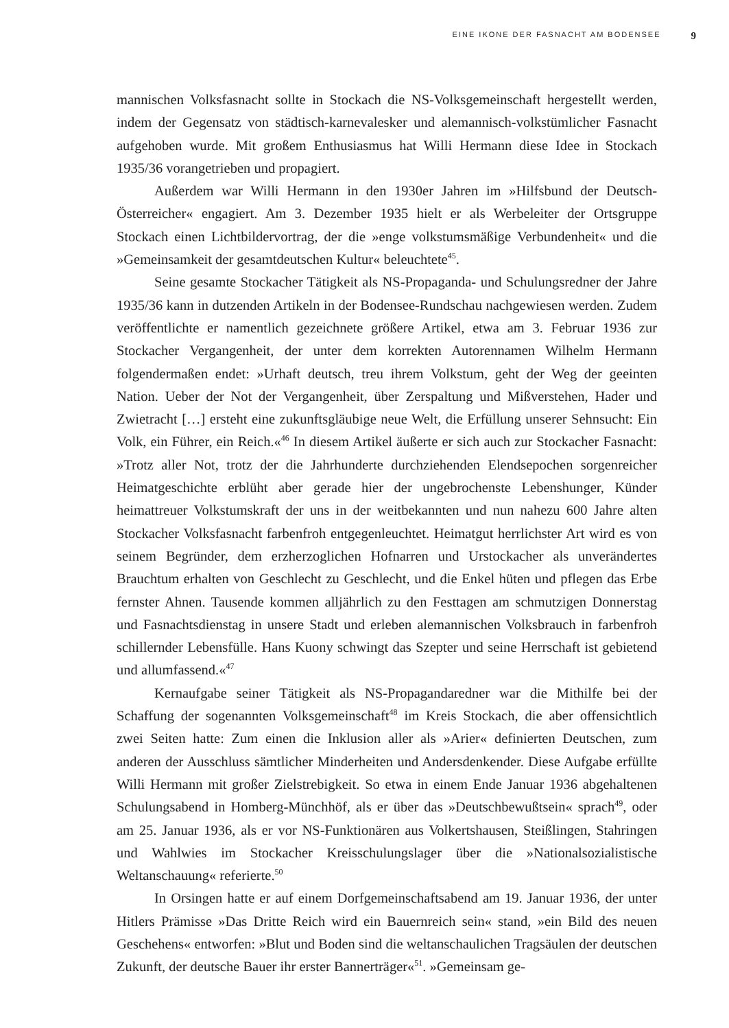EINE IKONE DER FASNACHT AM BODENSEE 9
mannischen Volksfasnacht sollte in Stockach die NS-Volksgemeinschaft hergestellt werden, indem der Gegensatz von städtisch-karnevalesker und alemannisch-volkstümlicher Fasnacht aufgehoben wurde. Mit großem Enthusiasmus hat Willi Hermann diese Idee in Stockach 1935/36 vorangetrieben und propagiert.
Außerdem war Willi Hermann in den 1930er Jahren im »Hilfsbund der Deutsch-Österreicher« engagiert. Am 3. Dezember 1935 hielt er als Werbeleiter der Ortsgruppe Stockach einen Lichtbildervortrag, der die »enge volkstumsmäßige Verbundenheit« und die »Gemeinsamkeit der gesamtdeutschen Kultur« beleuchtete<sup>45</sup>.
Seine gesamte Stockacher Tätigkeit als NS-Propaganda- und Schulungsredner der Jahre 1935/36 kann in dutzenden Artikeln in der Bodensee-Rundschau nachgewiesen werden. Zudem veröffentlichte er namentlich gezeichnete größere Artikel, etwa am 3. Februar 1936 zur Stockacher Vergangenheit, der unter dem korrekten Autorennamen Wilhelm Hermann folgendermaßen endet: »Urhaft deutsch, treu ihrem Volkstum, geht der Weg der geeinten Nation. Ueber der Not der Vergangenheit, über Zerspaltung und Mißverstehen, Hader und Zwietracht […] ersteht eine zukunftsgläubige neue Welt, die Erfüllung unserer Sehnsucht: Ein Volk, ein Führer, ein Reich.«<sup>46</sup> In diesem Artikel äußerte er sich auch zur Stockacher Fasnacht: »Trotz aller Not, trotz der die Jahrhunderte durchziehenden Elendsepochen sorgenreicher Heimatgeschichte erblüht aber gerade hier der ungebrochenste Lebenshunger, Künder heimattreuer Volkstumskraft der uns in der weitbekannten und nun nahezu 600 Jahre alten Stockacher Volksfasnacht farbenfroh entgegenleuchtet. Heimatgut herrlichster Art wird es von seinem Begründer, dem erzherzoglichen Hofnarren und Urstockacher als unverändertes Brauchtum erhalten von Geschlecht zu Geschlecht, und die Enkel hüten und pflegen das Erbe fernster Ahnen. Tausende kommen alljährlich zu den Festtagen am schmutzigen Donnerstag und Fasnachtsdienstag in unsere Stadt und erleben alemannischen Volksbrauch in farbenfroh schillernder Lebensfülle. Hans Kuony schwingt das Szepter und seine Herrschaft ist gebietend und allumfassend.«<sup>47</sup>
Kernaufgabe seiner Tätigkeit als NS-Propagandaredner war die Mithilfe bei der Schaffung der sogenannten Volksgemeinschaft<sup>48</sup> im Kreis Stockach, die aber offensichtlich zwei Seiten hatte: Zum einen die Inklusion aller als »Arier« definierten Deutschen, zum anderen der Ausschluss sämtlicher Minderheiten und Andersdenkender. Diese Aufgabe erfüllte Willi Hermann mit großer Zielstrebigkeit. So etwa in einem Ende Januar 1936 abgehaltenen Schulungsabend in Homberg-Münchhöf, als er über das »Deutschbewußtsein« sprach<sup>49</sup>, oder am 25. Januar 1936, als er vor NS-Funktionären aus Volkertshausen, Steißlingen, Stahringen und Wahlwies im Stockacher Kreisschulungslager über die »Nationalsozialistische Weltanschauung« referierte.<sup>50</sup>
In Orsingen hatte er auf einem Dorfgemeinschaftsabend am 19. Januar 1936, der unter Hitlers Prämisse »Das Dritte Reich wird ein Bauernreich sein« stand, »ein Bild des neuen Geschehens« entworfen: »Blut und Boden sind die weltanschaulichen Tragsäulen der deutschen Zukunft, der deutsche Bauer ihr erster Bannerträger«<sup>51</sup>. »Gemeinsam ge-